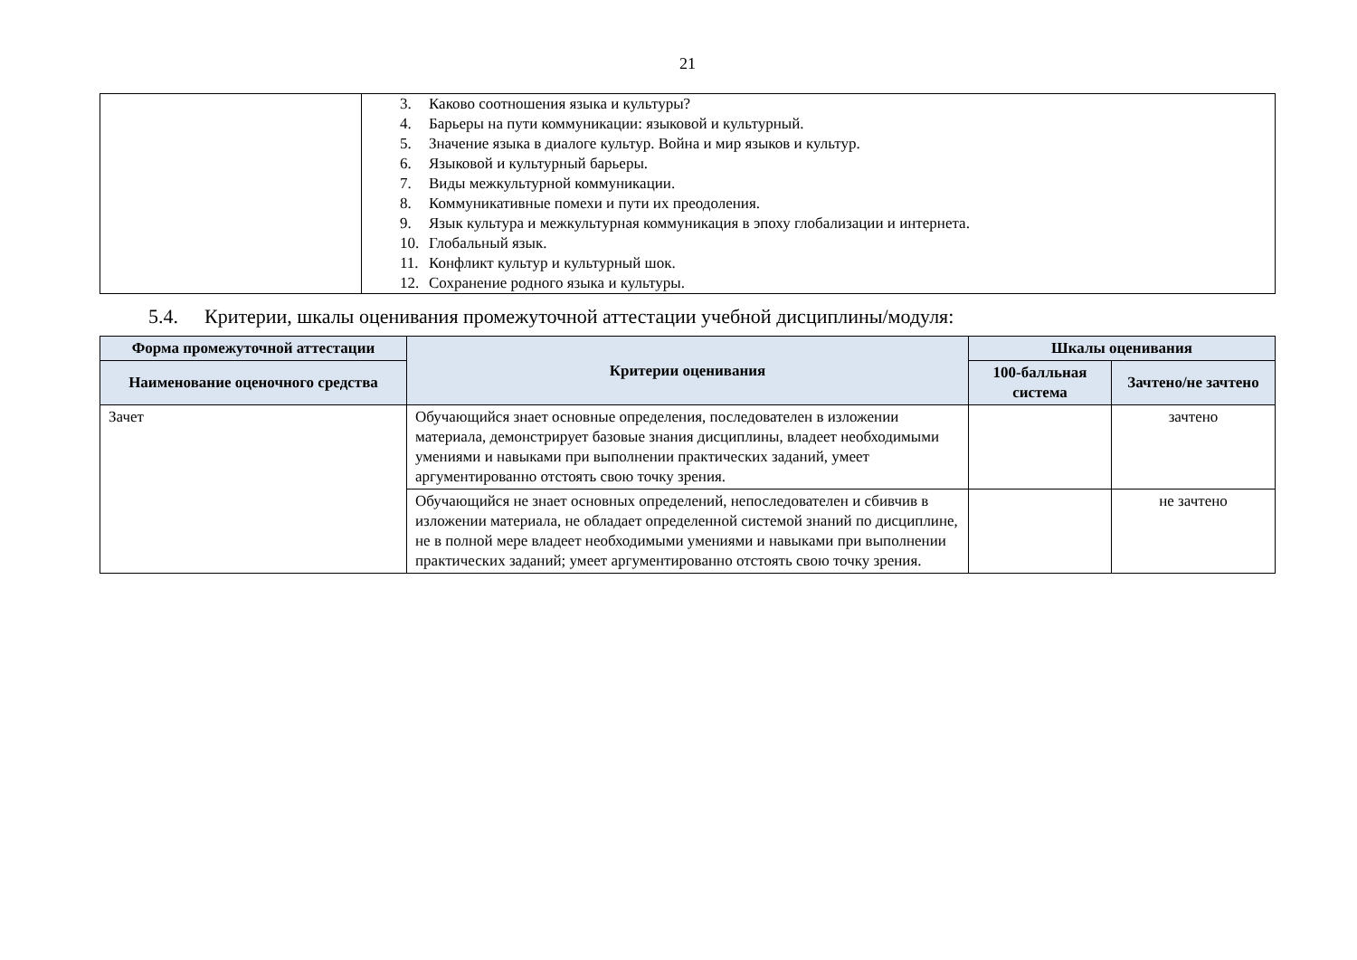21
| | 3. Каково соотношения языка и культуры? 4. Барьеры на пути коммуникации: языковой и культурный. 5. Значение языка в диалоге культур. Война и мир языков и культур. 6. Языковой и культурный барьеры. 7. Виды межкультурной коммуникации. 8. Коммуникативные помехи и пути их преодоления. 9. Язык культура и межкультурная коммуникация в эпоху глобализации и интернета. 10. Глобальный язык. 11. Конфликт культур и культурный шок. 12. Сохранение родного языка и культуры. |
5.4. Критерии, шкалы оценивания промежуточной аттестации учебной дисциплины/модуля:
| Форма промежуточной аттестации | Критерии оценивания | Шкалы оценивания | |
| --- | --- | --- | --- |
| Наименование оценочного средства | | 100-балльная система | Зачтено/не зачтено |
| Зачет | Обучающийся знает основные определения, последователен в изложении материала, демонстрирует базовые знания дисциплины, владеет необходимыми умениями и навыками при выполнении практических заданий, умеет аргументированно отстоять свою точку зрения. | | зачтено |
| | Обучающийся не знает основных определений, непоследователен и сбивчив в изложении материала, не обладает определенной системой знаний по дисциплине, не в полной мере владеет необходимыми умениями и навыками при выполнении практических заданий; умеет аргументированно отстоять свою точку зрения. | | не зачтено |